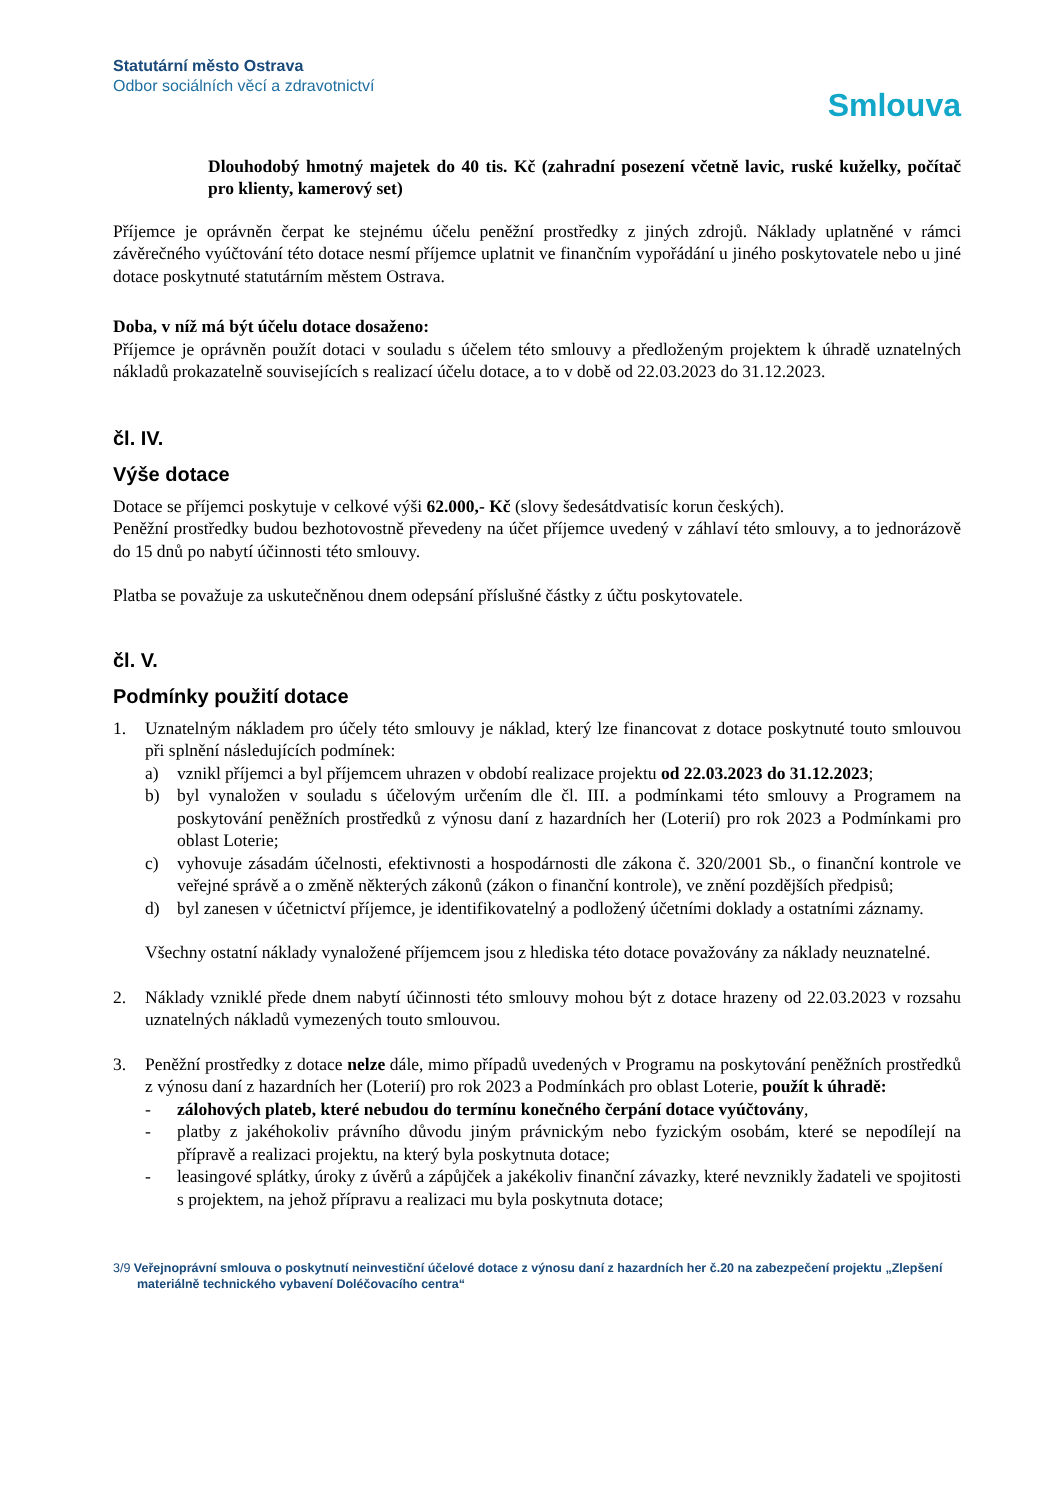Statutární město Ostrava
Odbor sociálních věcí a zdravotnictví
Smlouva
Dlouhodobý hmotný majetek do 40 tis. Kč (zahradní posezení včetně lavic, ruské kuželky, počítač pro klienty, kamerový set)
Příjemce je oprávněn čerpat ke stejnému účelu peněžní prostředky z jiných zdrojů. Náklady uplatněné v rámci závěrečného vyúčtování této dotace nesmí příjemce uplatnit ve finančním vypořádání u jiného poskytovatele nebo u jiné dotace poskytnuté statutárním městem Ostrava.
Doba, v níž má být účelu dotace dosaženo:
Příjemce je oprávněn použít dotaci v souladu s účelem této smlouvy a předloženým projektem k úhradě uznatelných nákladů prokazatelně souvisejících s realizací účelu dotace, a to v době od 22.03.2023 do 31.12.2023.
čl. IV.
Výše dotace
Dotace se příjemci poskytuje v celkové výši 62.000,- Kč (slovy šedesátdvatisíc korun českých).
Peněžní prostředky budou bezhotovostně převedeny na účet příjemce uvedený v záhlaví této smlouvy, a to jednorázově do 15 dnů po nabytí účinnosti této smlouvy.
Platba se považuje za uskutečněnou dnem odepsání příslušné částky z účtu poskytovatele.
čl. V.
Podmínky použití dotace
1. Uznatelným nákladem pro účely této smlouvy je náklad, který lze financovat z dotace poskytnuté touto smlouvou při splnění následujících podmínek:
a) vznikl příjemci a byl příjemcem uhrazen v období realizace projektu od 22.03.2023 do 31.12.2023;
b) byl vynaložen v souladu s účelovým určením dle čl. III. a podmínkami této smlouvy a Programem na poskytování peněžních prostředků z výnosu daní z hazardních her (Loterií) pro rok 2023 a Podmínkami pro oblast Loterie;
c) vyhovuje zásadám účelnosti, efektivnosti a hospodárnosti dle zákona č. 320/2001 Sb., o finanční kontrole ve veřejné správě a o změně některých zákonů (zákon o finanční kontrole), ve znění pozdějších předpisů;
d) byl zanesen v účetnictví příjemce, je identifikovatelný a podložený účetními doklady a ostatními záznamy.
Všechny ostatní náklady vynaložené příjemcem jsou z hlediska této dotace považovány za náklady neuznatelné.
2. Náklady vzniklé přede dnem nabytí účinnosti této smlouvy mohou být z dotace hrazeny od 22.03.2023 v rozsahu uznatelných nákladů vymezených touto smlouvou.
3. Peněžní prostředky z dotace nelze dále, mimo případů uvedených v Programu na poskytování peněžních prostředků z výnosu daní z hazardních her (Loterií) pro rok 2023 a Podmínkách pro oblast Loterie, použít k úhradě:
- zálohových plateb, které nebudou do termínu konečného čerpání dotace vyúčtovány,
- platby z jakéhokoliv právního důvodu jiným právnickým nebo fyzickým osobám, které se nepodílejí na přípravě a realizaci projektu, na který byla poskytnuta dotace;
- leasingové splátky, úroky z úvěrů a zápůjček a jakékoliv finanční závazky, které nevznikly žadateli ve spojitosti s projektem, na jehož přípravu a realizaci mu byla poskytnuta dotace;
3/9 Veřejnoprávní smlouva o poskytnutí neinvestiční účelové dotace z výnosu daní z hazardních her č.20 na zabezpečení projektu „Zlepšení materiálně technického vybavení Doléčovacího centra“